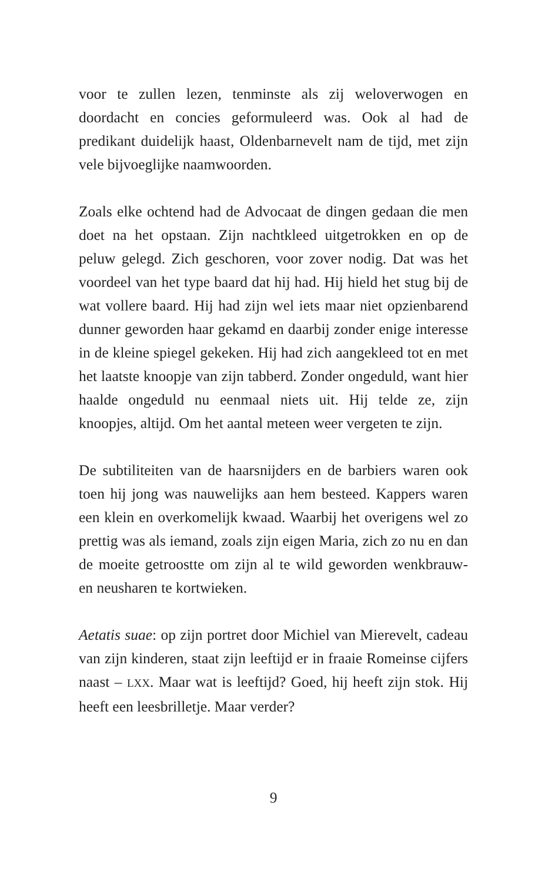voor te zullen lezen, tenminste als zij weloverwogen en doordacht en concies geformuleerd was. Ook al had de predikant duidelijk haast, Oldenbarnevelt nam de tijd, met zijn vele bijvoeglijke naamwoorden.
Zoals elke ochtend had de Advocaat de dingen gedaan die men doet na het opstaan. Zijn nachtkleed uitgetrokken en op de peluw gelegd. Zich geschoren, voor zover nodig. Dat was het voordeel van het type baard dat hij had. Hij hield het stug bij de wat vollere baard. Hij had zijn wel iets maar niet opzienbarend dunner geworden haar gekamd en daar­bij zonder enige interesse in de kleine spiegel gekeken. Hij had zich aangekleed tot en met het laatste knoopje van zijn tabberd. Zonder ongeduld, want hier haalde ongeduld nu eenmaal niets uit. Hij telde ze, zijn knoopjes, altijd. Om het aantal meteen weer vergeten te zijn.
De subtiliteiten van de haarsnijders en de barbiers waren ook toen hij jong was nauwelijks aan hem besteed. Kap­pers waren een klein en overkomelijk kwaad. Waarbij het overigens wel zo prettig was als iemand, zoals zijn eigen Maria, zich zo nu en dan de moeite getroostte om zijn al te wild geworden wenkbrauw- en neusharen te kortwie­ken.
Aetatis suae: op zijn portret door Michiel van Mierevelt, cadeau van zijn kinderen, staat zijn leeftijd er in fraaie Romeinse cijfers naast – LXX. Maar wat is leeftijd? Goed, hij heeft zijn stok. Hij heeft een leesbrilletje. Maar verder?
9